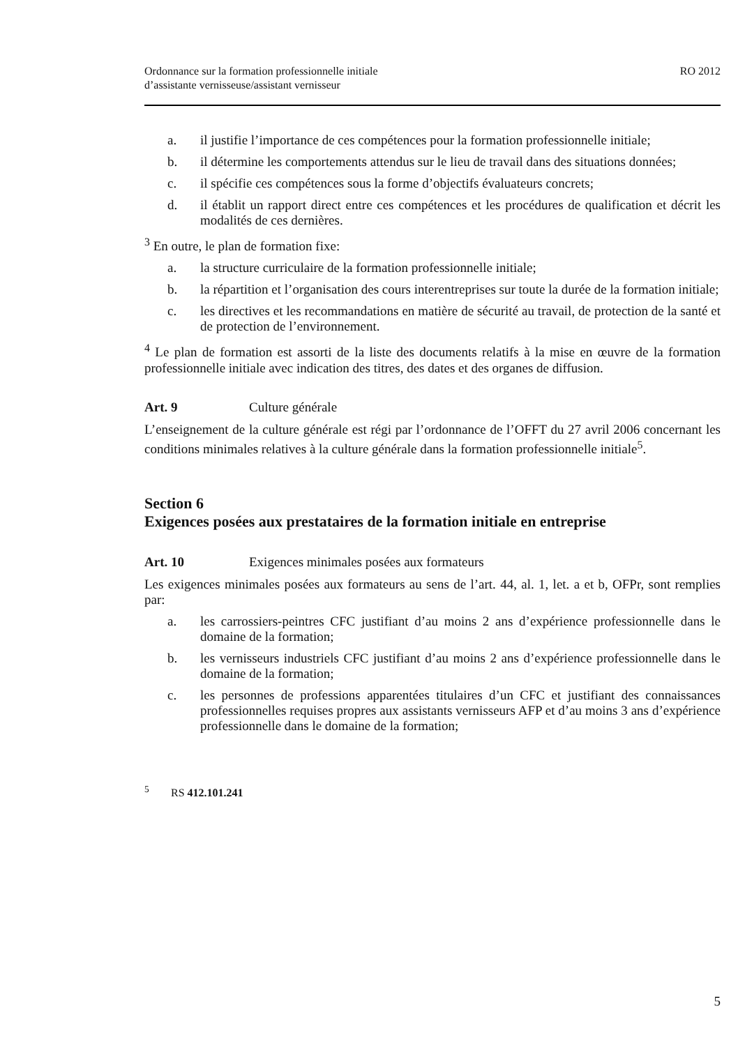Ordonnance sur la formation professionnelle initiale
d’assistante vernisseuse/assistant vernisseur
RO 2012
a. il justifie l’importance de ces compétences pour la formation professionnelle initiale;
b. il détermine les comportements attendus sur le lieu de travail dans des situations données;
c. il spécifie ces compétences sous la forme d’objectifs évaluateurs concrets;
d. il établit un rapport direct entre ces compétences et les procédures de qualification et décrit les modalités de ces dernières.
<sup>3</sup> En outre, le plan de formation fixe:
a. la structure curriculaire de la formation professionnelle initiale;
b. la répartition et l’organisation des cours interentreprises sur toute la durée de la formation initiale;
c. les directives et les recommandations en matière de sécurité au travail, de protection de la santé et de protection de l’environnement.
<sup>4</sup> Le plan de formation est assorti de la liste des documents relatifs à la mise en œuvre de la formation professionnelle initiale avec indication des titres, des dates et des organes de diffusion.
Art. 9 Culture générale
L’enseignement de la culture générale est régi par l’ordonnance de l’OFFT du 27 avril 2006 concernant les conditions minimales relatives à la culture générale dans la formation professionnelle initiale<sup>5</sup>.
Section 6
Exigences posées aux prestataires de la formation initiale en entreprise
Art. 10 Exigences minimales posées aux formateurs
Les exigences minimales posées aux formateurs au sens de l’art. 44, al. 1, let. a et b, OFPr, sont remplies par:
a. les carrossiers-peintres CFC justifiant d’au moins 2 ans d’expérience professionnelle dans le domaine de la formation;
b. les vernisseurs industriels CFC justifiant d’au moins 2 ans d’expérience professionnelle dans le domaine de la formation;
c. les personnes de professions apparentées titulaires d’un CFC et justifiant des connaissances professionnelles requises propres aux assistants vernisseurs AFP et d’au moins 3 ans d’expérience professionnelle dans le domaine de la formation;
<sup>5</sup> RS 412.101.241
5